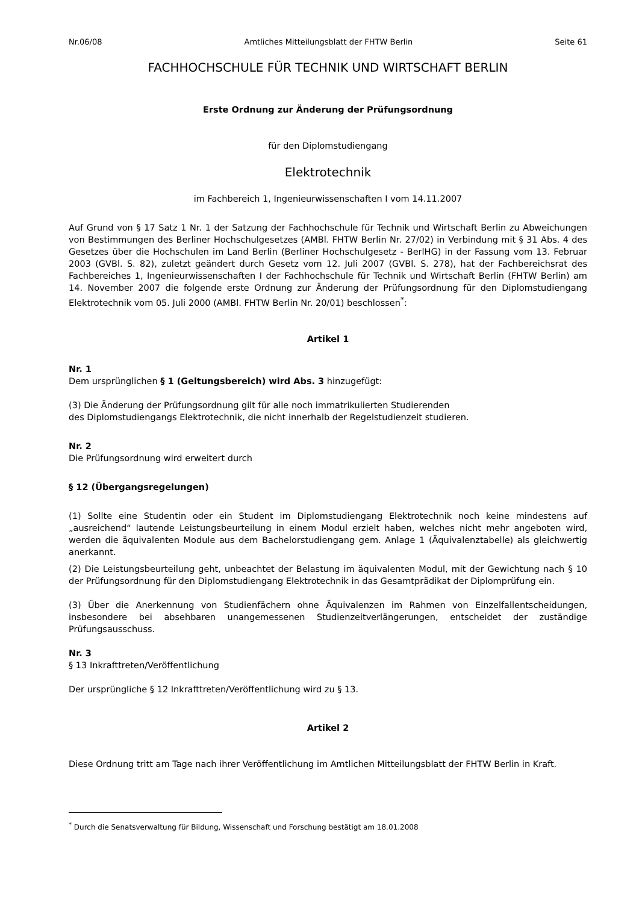Nr.06/08 Amtliches Mitteilungsblatt der FHTW Berlin Seite 61
FACHHOCHSCHULE FÜR TECHNIK UND WIRTSCHAFT BERLIN
Erste Ordnung zur Änderung der Prüfungsordnung
für den Diplomstudiengang
Elektrotechnik
im Fachbereich 1, Ingenieurwissenschaften I vom 14.11.2007
Auf Grund von § 17 Satz 1 Nr. 1 der Satzung der Fachhochschule für Technik und Wirtschaft Berlin zu Abweichungen von Bestimmungen des Berliner Hochschulgesetzes (AMBl. FHTW Berlin Nr. 27/02) in Verbindung mit § 31 Abs. 4 des Gesetzes über die Hochschulen im Land Berlin (Berliner Hochschulgesetz - BerlHG) in der Fassung vom 13. Februar 2003 (GVBl. S. 82), zuletzt geändert durch Gesetz vom 12. Juli 2007 (GVBl. S. 278), hat der Fachbereichsrat des Fachbereiches 1, Ingenieurwissenschaften I der Fachhochschule für Technik und Wirtschaft Berlin (FHTW Berlin) am 14. November 2007 die folgende erste Ordnung zur Änderung der Prüfungsordnung für den Diplomstudiengang Elektrotechnik vom 05. Juli 2000 (AMBl. FHTW Berlin Nr. 20/01) beschlossen<sup>*</sup>:
Artikel 1
Nr. 1
Dem ursprünglichen § 1 (Geltungsbereich) wird Abs. 3 hinzugefügt:
(3) Die Änderung der Prüfungsordnung gilt für alle noch immatrikulierten Studierenden
des Diplomstudiengangs Elektrotechnik, die nicht innerhalb der Regelstudienzeit studieren.
Nr. 2
Die Prüfungsordnung wird erweitert durch
§ 12 (Übergangsregelungen)
(1) Sollte eine Studentin oder ein Student im Diplomstudiengang Elektrotechnik noch keine mindestens auf „ausreichend“ lautende Leistungsbeurteilung in einem Modul erzielt haben, welches nicht mehr angeboten wird, werden die äquivalenten Module aus dem Bachelorstudiengang gem. Anlage 1 (Äquivalenztabelle) als gleichwertig anerkannt.
(2) Die Leistungsbeurteilung geht, unbeachtet der Belastung im äquivalenten Modul, mit der Gewichtung nach § 10 der Prüfungsordnung für den Diplomstudiengang Elektrotechnik in das Gesamtprädikat der Diplomprüfung ein.
(3) Über die Anerkennung von Studienfächern ohne Äquivalenzen im Rahmen von Einzelfallentscheidungen, insbesondere bei absehbaren unangemessenen Studienzeitverlängerungen, entscheidet der zuständige Prüfungsausschuss.
Nr. 3
§ 13 Inkrafttreten/Veröffentlichung
Der ursprüngliche § 12 Inkrafttreten/Veröffentlichung wird zu § 13.
Artikel 2
Diese Ordnung tritt am Tage nach ihrer Veröffentlichung im Amtlichen Mitteilungsblatt der FHTW Berlin in Kraft.
<sup>*</sup> Durch die Senatsverwaltung für Bildung, Wissenschaft und Forschung bestätigt am 18.01.2008